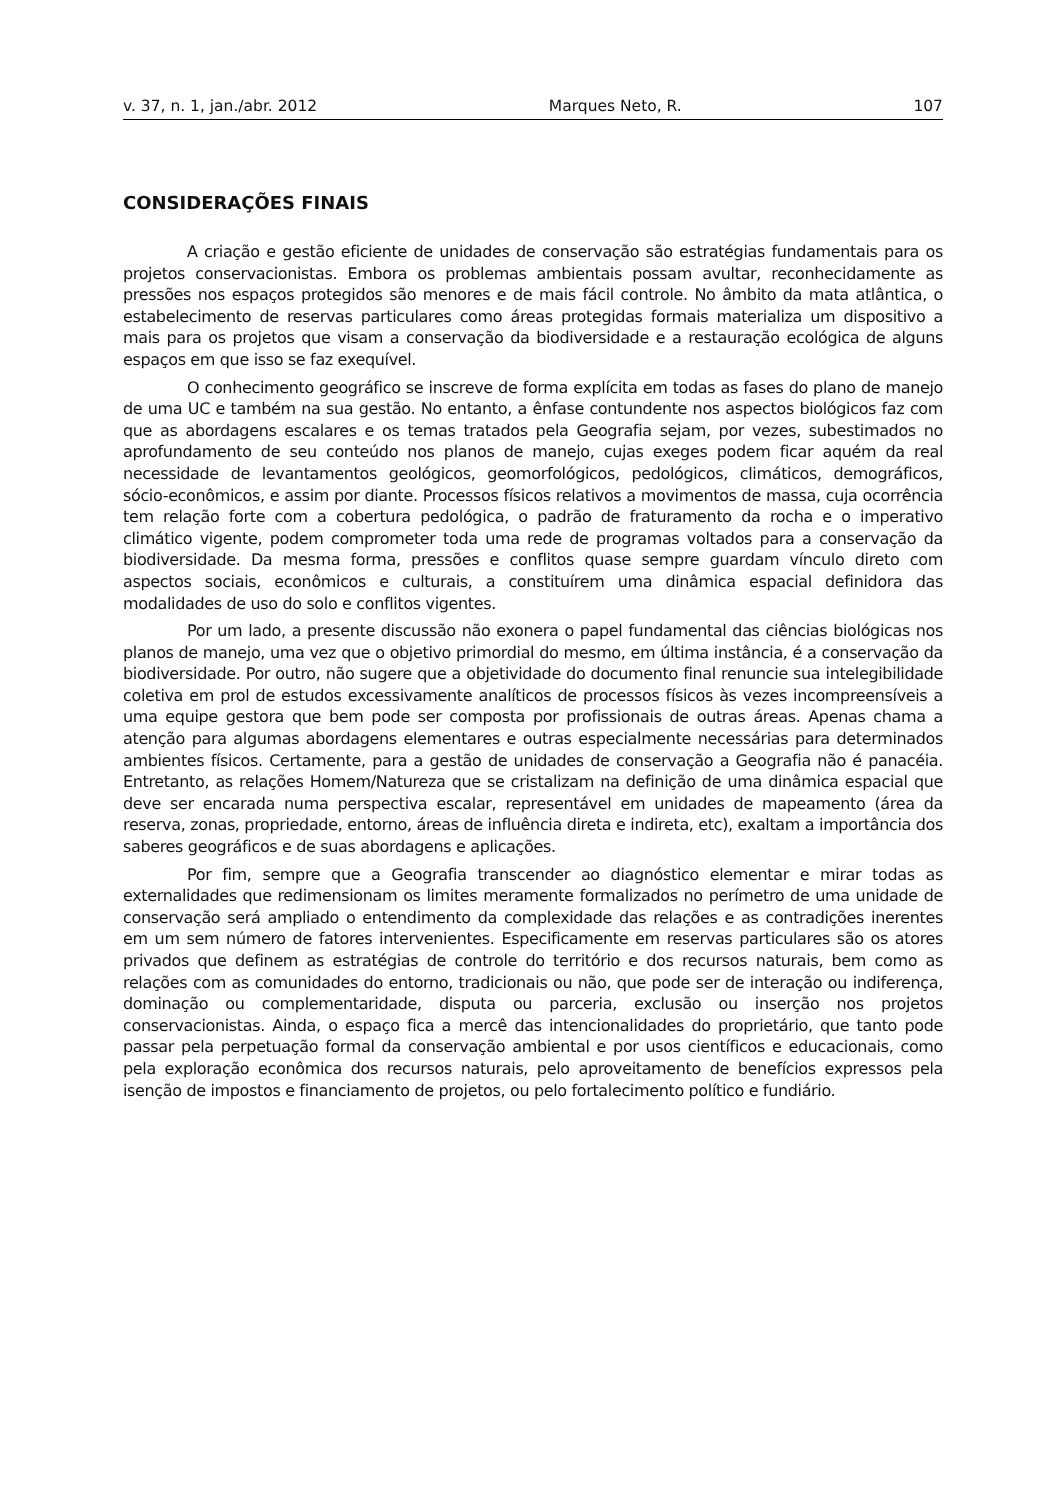v. 37, n. 1, jan./abr. 2012 Marques Neto, R. 107
CONSIDERAÇÕES FINAIS
A criação e gestão eficiente de unidades de conservação são estratégias fundamentais para os projetos conservacionistas. Embora os problemas ambientais possam avultar, reconhecidamente as pressões nos espaços protegidos são menores e de mais fácil controle. No âmbito da mata atlântica, o estabelecimento de reservas particulares como áreas protegidas formais materializa um dispositivo a mais para os projetos que visam a conservação da biodiversidade e a restauração ecológica de alguns espaços em que isso se faz exequível.
O conhecimento geográfico se inscreve de forma explícita em todas as fases do plano de manejo de uma UC e também na sua gestão. No entanto, a ênfase contundente nos aspectos biológicos faz com que as abordagens escalares e os temas tratados pela Geografia sejam, por vezes, subestimados no aprofundamento de seu conteúdo nos planos de manejo, cujas exeges podem ficar aquém da real necessidade de levantamentos geológicos, geomorfológicos, pedológicos, climáticos, demográficos, sócio-econômicos, e assim por diante. Processos físicos relativos a movimentos de massa, cuja ocorrência tem relação forte com a cobertura pedológica, o padrão de fraturamento da rocha e o imperativo climático vigente, podem comprometer toda uma rede de programas voltados para a conservação da biodiversidade. Da mesma forma, pressões e conflitos quase sempre guardam vínculo direto com aspectos sociais, econômicos e culturais, a constituírem uma dinâmica espacial definidora das modalidades de uso do solo e conflitos vigentes.
Por um lado, a presente discussão não exonera o papel fundamental das ciências biológicas nos planos de manejo, uma vez que o objetivo primordial do mesmo, em última instância, é a conservação da biodiversidade. Por outro, não sugere que a objetividade do documento final renuncie sua intelegibilidade coletiva em prol de estudos excessivamente analíticos de processos físicos às vezes incompreensíveis a uma equipe gestora que bem pode ser composta por profissionais de outras áreas. Apenas chama a atenção para algumas abordagens elementares e outras especialmente necessárias para determinados ambientes físicos. Certamente, para a gestão de unidades de conservação a Geografia não é panacéia. Entretanto, as relações Homem/Natureza que se cristalizam na definição de uma dinâmica espacial que deve ser encarada numa perspectiva escalar, representável em unidades de mapeamento (área da reserva, zonas, propriedade, entorno, áreas de influência direta e indireta, etc), exaltam a importância dos saberes geográficos e de suas abordagens e aplicações.
Por fim, sempre que a Geografia transcender ao diagnóstico elementar e mirar todas as externalidades que redimensionam os limites meramente formalizados no perímetro de uma unidade de conservação será ampliado o entendimento da complexidade das relações e as contradições inerentes em um sem número de fatores intervenientes. Especificamente em reservas particulares são os atores privados que definem as estratégias de controle do território e dos recursos naturais, bem como as relações com as comunidades do entorno, tradicionais ou não, que pode ser de interação ou indiferença, dominação ou complementaridade, disputa ou parceria, exclusão ou inserção nos projetos conservacionistas. Ainda, o espaço fica a mercê das intencionalidades do proprietário, que tanto pode passar pela perpetuação formal da conservação ambiental e por usos científicos e educacionais, como pela exploração econômica dos recursos naturais, pelo aproveitamento de benefícios expressos pela isenção de impostos e financiamento de projetos, ou pelo fortalecimento político e fundiário.